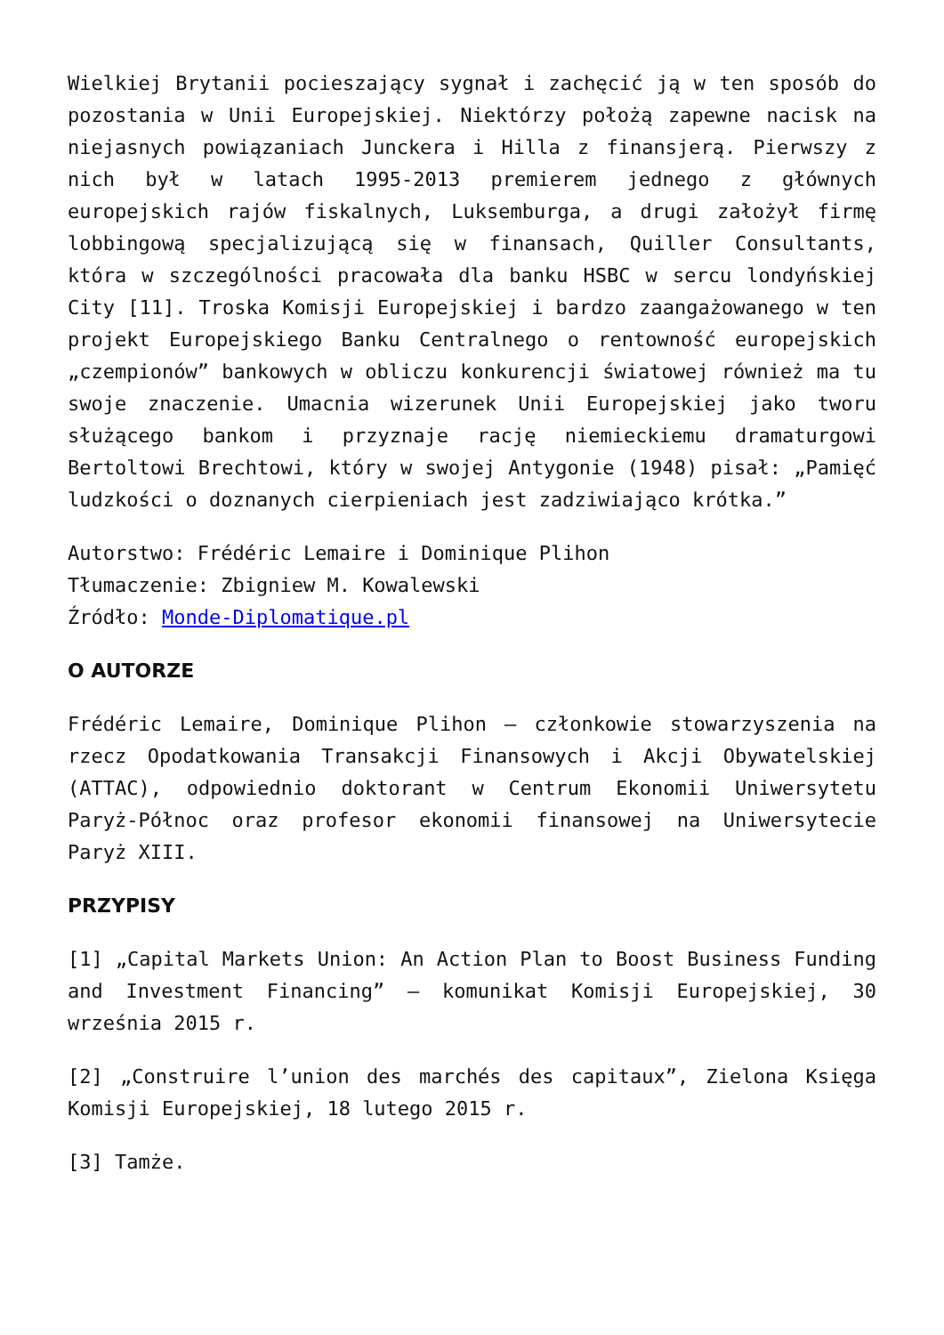Wielkiej Brytanii pocieszający sygnał i zachęcić ją w ten sposób do pozostania w Unii Europejskiej. Niektórzy położą zapewne nacisk na niejasnych powiązaniach Junckera i Hilla z finansjerą. Pierwszy z nich był w latach 1995-2013 premierem jednego z głównych europejskich rajów fiskalnych, Luksemburga, a drugi założył firmę lobbingową specjalizującą się w finansach, Quiller Consultants, która w szczególności pracowała dla banku HSBC w sercu londyńskiej City [11]. Troska Komisji Europejskiej i bardzo zaangażowanego w ten projekt Europejskiego Banku Centralnego o rentowność europejskich „czempionów” bankowych w obliczu konkurencji światowej również ma tu swoje znaczenie. Umacnia wizerunek Unii Europejskiej jako tworu służącego bankom i przyznaje rację niemieckiemu dramaturgowi Bertoltowi Brechtowi, który w swojej Antygonie (1948) pisał: „Pamięć ludzkości o doznanych cierpieniach jest zadziwiająco krótka.”
Autorstwo: Frédéric Lemaire i Dominique Plihon
Tłumaczenie: Zbigniew M. Kowalewski
Źródło: Monde-Diplomatique.pl
O AUTORZE
Frédéric Lemaire, Dominique Plihon – członkowie stowarzyszenia na rzecz Opodatkowania Transakcji Finansowych i Akcji Obywatelskiej (ATTAC), odpowiednio doktorant w Centrum Ekonomii Uniwersytetu Paryż-Północ oraz profesor ekonomii finansowej na Uniwersytecie Paryż XIII.
PRZYPISY
[1] „Capital Markets Union: An Action Plan to Boost Business Funding and Investment Financing” – komunikat Komisji Europejskiej, 30 września 2015 r.
[2] „Construire l’union des marchés des capitaux”, Zielona Księga Komisji Europejskiej, 18 lutego 2015 r.
[3] Tamże.